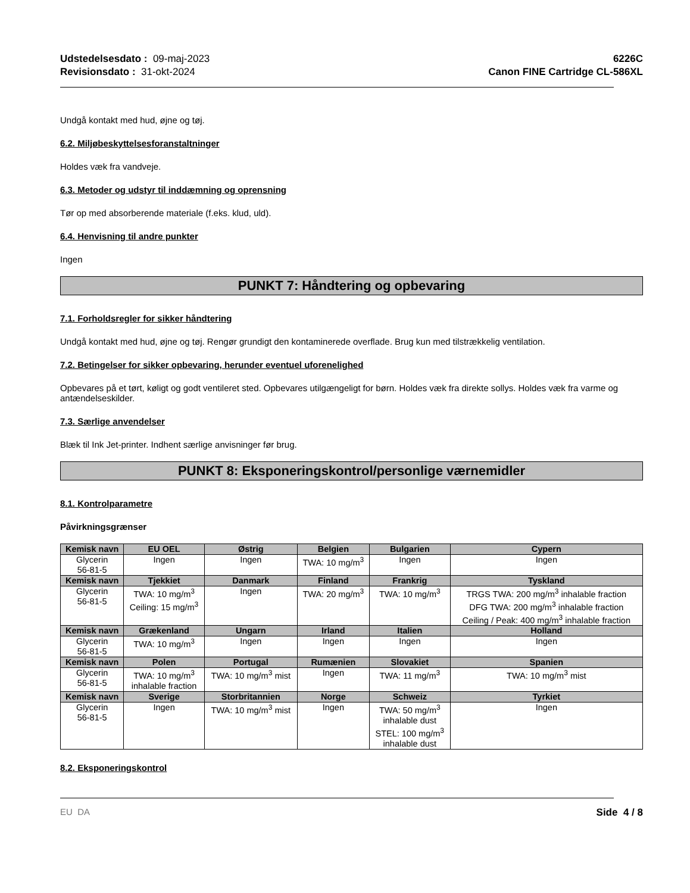Udstedelsesdato : 09-maj-2023
Revisionsdato : 31-okt-2024
6226C
Canon FINE Cartridge CL-586XL
Undgå kontakt med hud, øjne og tøj.
6.2. Miljøbeskyttelsesforanstaltninger
Holdes væk fra vandveje.
6.3. Metoder og udstyr til inddæmning og oprensning
Tør op med absorberende materiale (f.eks. klud, uld).
6.4. Henvisning til andre punkter
Ingen
PUNKT 7: Håndtering og opbevaring
7.1. Forholdsregler for sikker håndtering
Undgå kontakt med hud, øjne og tøj. Rengør grundigt den kontaminerede overflade. Brug kun med tilstrækkelig ventilation.
7.2. Betingelser for sikker opbevaring, herunder eventuel uforenelighed
Opbevares på et tørt, køligt og godt ventileret sted. Opbevares utilgængeligt for børn. Holdes væk fra direkte sollys. Holdes væk fra varme og antændelseskilder.
7.3. Særlige anvendelser
Blæk til Ink Jet-printer. Indhent særlige anvisninger før brug.
PUNKT 8: Eksponeringskontrol/personlige værnemidler
8.1. Kontrolparametre
Påvirkningsgrænser
| Kemisk navn | EU OEL | Østrig | Belgien | Bulgarien | Cypern |
| --- | --- | --- | --- | --- | --- |
| Glycerin 56-81-5 | Ingen | Ingen | TWA: 10 mg/m<sup>3</sup> | Ingen | Ingen |
| Kemisk navn | Tjekkiet | Danmark | Finland | Frankrig | Tyskland |
| Glycerin 56-81-5 | TWA: 10 mg/m<sup>3</sup> Ceiling: 15 mg/m<sup>3</sup> | Ingen | TWA: 20 mg/m<sup>3</sup> | TWA: 10 mg/m<sup>3</sup> | TRGS TWA: 200 mg/m<sup>3</sup> inhalable fraction DFG TWA: 200 mg/m<sup>3</sup> inhalable fraction Ceiling / Peak: 400 mg/m<sup>3</sup> inhalable fraction |
| Kemisk navn | Grækenland | Ungarn | Irland | Italien | Holland |
| Glycerin 56-81-5 | TWA: 10 mg/m<sup>3</sup> | Ingen | Ingen | Ingen | Ingen |
| Kemisk navn | Polen | Portugal | Rumænien | Slovakiet | Spanien |
| Glycerin 56-81-5 | TWA: 10 mg/m<sup>3</sup> inhalable fraction | TWA: 10 mg/m<sup>3</sup> mist | Ingen | TWA: 11 mg/m<sup>3</sup> | TWA: 10 mg/m<sup>3</sup> mist |
| Kemisk navn | Sverige | Storbritannien | Norge | Schweiz | Tyrkiet |
| Glycerin 56-81-5 | Ingen | TWA: 10 mg/m<sup>3</sup> mist | Ingen | TWA: 50 mg/m<sup>3</sup> inhalable dust STEL: 100 mg/m<sup>3</sup> inhalable dust | Ingen |
8.2. Eksponeringskontrol
EU DA Side 4 / 8